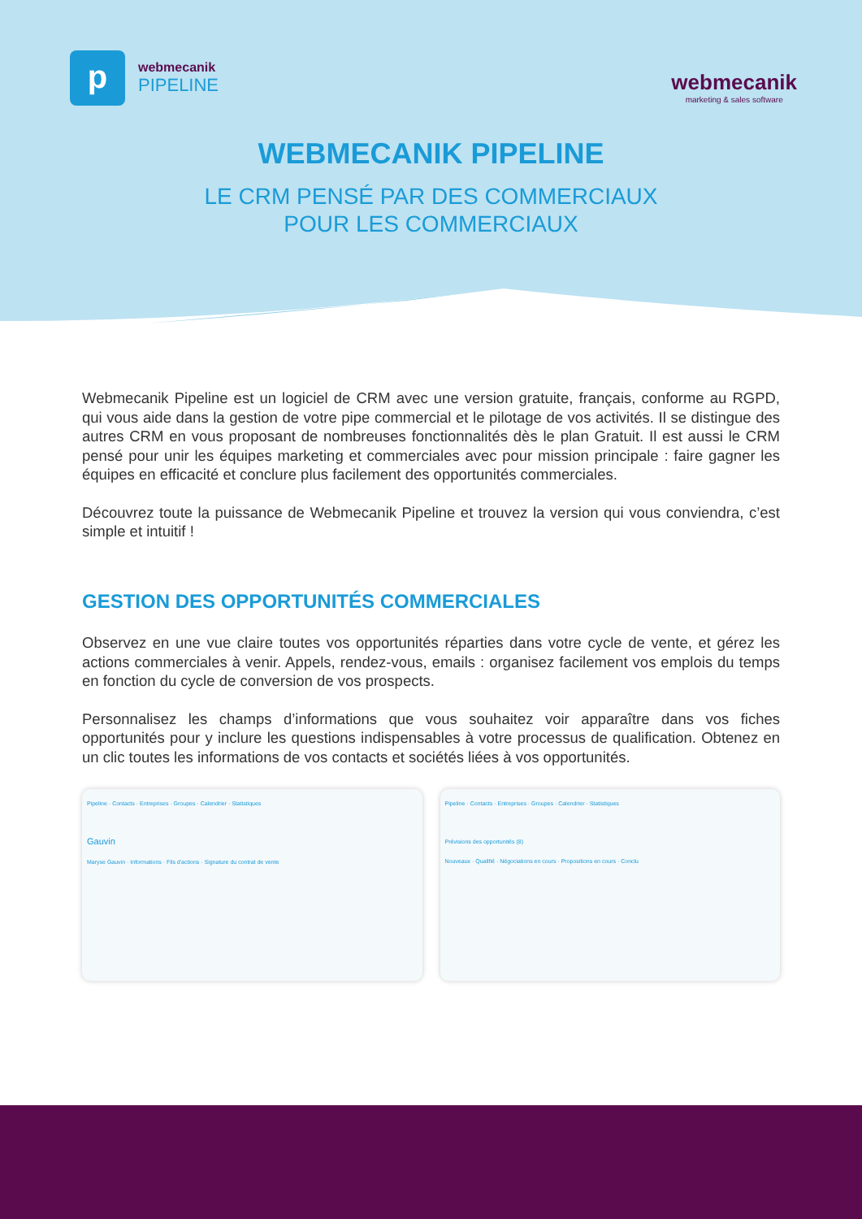p
webmecanik
PIPELINE
webmecanik
marketing & sales software
WEBMECANIK PIPELINE
LE CRM PENSÉ PAR DES COMMERCIAUX
POUR LES COMMERCIAUX
Webmecanik Pipeline est un logiciel de CRM avec une version gratuite, français, conforme au RGPD, qui vous aide dans la gestion de votre pipe commercial et le pilotage de vos activités. Il se distingue des autres CRM en vous proposant de nombreuses fonctionnalités dès le plan Gratuit. Il est aussi le CRM pensé pour unir les équipes marketing et commerciales avec pour mission principale : faire gagner les équipes en efficacité et conclure plus facilement des opportunités commerciales.
Découvrez toute la puissance de Webmecanik Pipeline et trouvez la version qui vous conviendra, c’est simple et intuitif !
GESTION DES OPPORTUNITÉS COMMERCIALES
Observez en une vue claire toutes vos opportunités réparties dans votre cycle de vente, et gérez les actions commerciales à venir. Appels, rendez-vous, emails : organisez facilement vos emplois du temps en fonction du cycle de conversion de vos prospects.
Personnalisez les champs d’informations que vous souhaitez voir apparaître dans vos fiches opportunités pour y inclure les questions indispensables à votre processus de qualification. Obtenez en un clic toutes les informations de vos contacts et sociétés liées à vos opportunités.
Pipeline · Contacts · Entreprises · Groupes · Calendrier · Statistiques
Gauvin
Maryse Gauvin · Informations · Fils d'actions · Signature du contrat de vente
Pipeline · Contacts · Entreprises · Groupes · Calendrier · Statistiques
Prévisions des opportunités (8)
Nouveaux · Qualifié · Négociations en cours · Propositions en cours · Conclu